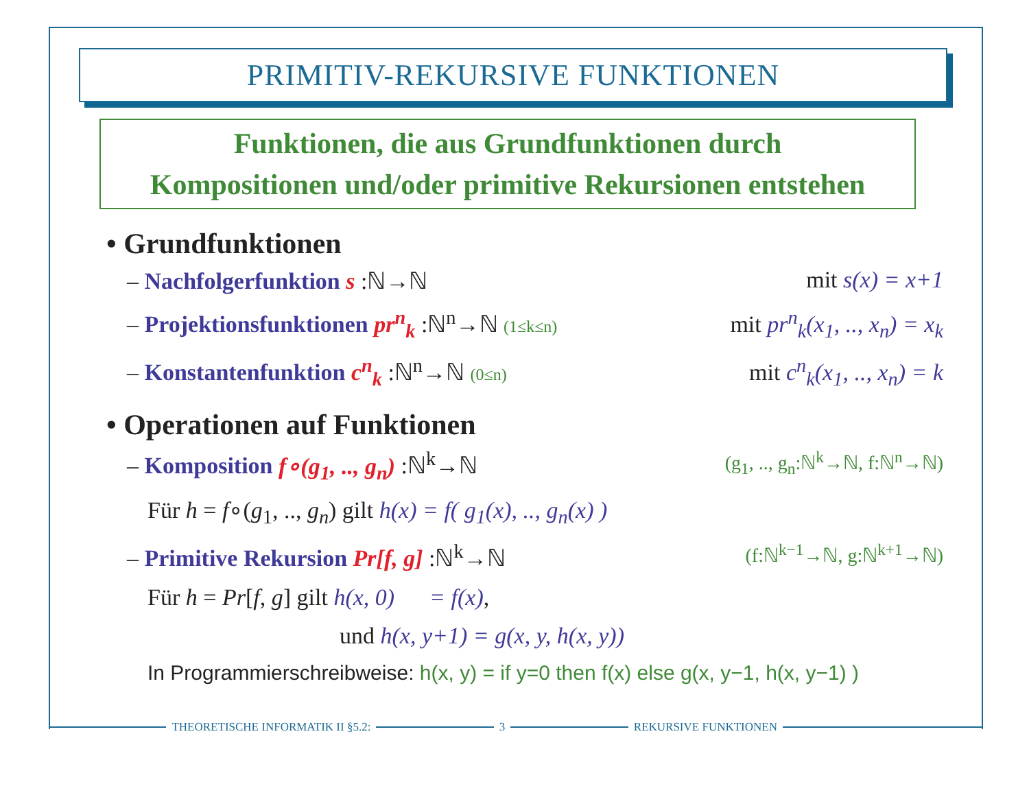PRIMITIV-REKURSIVE FUNKTIONEN
Funktionen, die aus Grundfunktionen durch
Kompositionen und/oder primitive Rekursionen entstehen
• Grundfunktionen
– Nachfolgerfunktion s :ℕ→ℕ mit s(x) = x+1
– Projektionsfunktionen pr<sup>n</sup><sub>k</sub> :ℕ<sup>n</sup>→ℕ (1≤k≤n)
mit pr<sup>n</sup><sub>k</sub>(x<sub>1</sub>, .., x<sub>n</sub>) = x<sub>k</sub>
– Konstantenfunktion c<sup>n</sup><sub>k</sub> :ℕ<sup>n</sup>→ℕ (0≤n)
mit c<sup>n</sup><sub>k</sub>(x<sub>1</sub>, .., x<sub>n</sub>) = k
• Operationen auf Funktionen
– Komposition f∘(g<sub>1</sub>, .., g<sub>n</sub>) :ℕ<sup>k</sup>→ℕ
(g<sub>1</sub>, .., g<sub>n</sub>:ℕ<sup>k</sup>→ℕ, f:ℕ<sup>n</sup>→ℕ)
Für h = f∘(g<sub>1</sub>, .., g<sub>n</sub>) gilt h(x) = f( g<sub>1</sub>(x), .., g<sub>n</sub>(x) )
– Primitive Rekursion Pr[f, g] :ℕ<sup>k</sup>→ℕ
(f:ℕ<sup>k−1</sup>→ℕ, g:ℕ<sup>k+1</sup>→ℕ)
Für h = Pr[f, g] gilt h(x, 0) = f(x),
und h(x, y+1) = g(x, y, h(x, y))
In Programmierschreibweise: h(x, y) = if y=0 then f(x) else g(x, y−1, h(x, y−1) )
THEORETISCHE INFORMATIK II §5.2: 3 REKURSIVE FUNKTIONEN